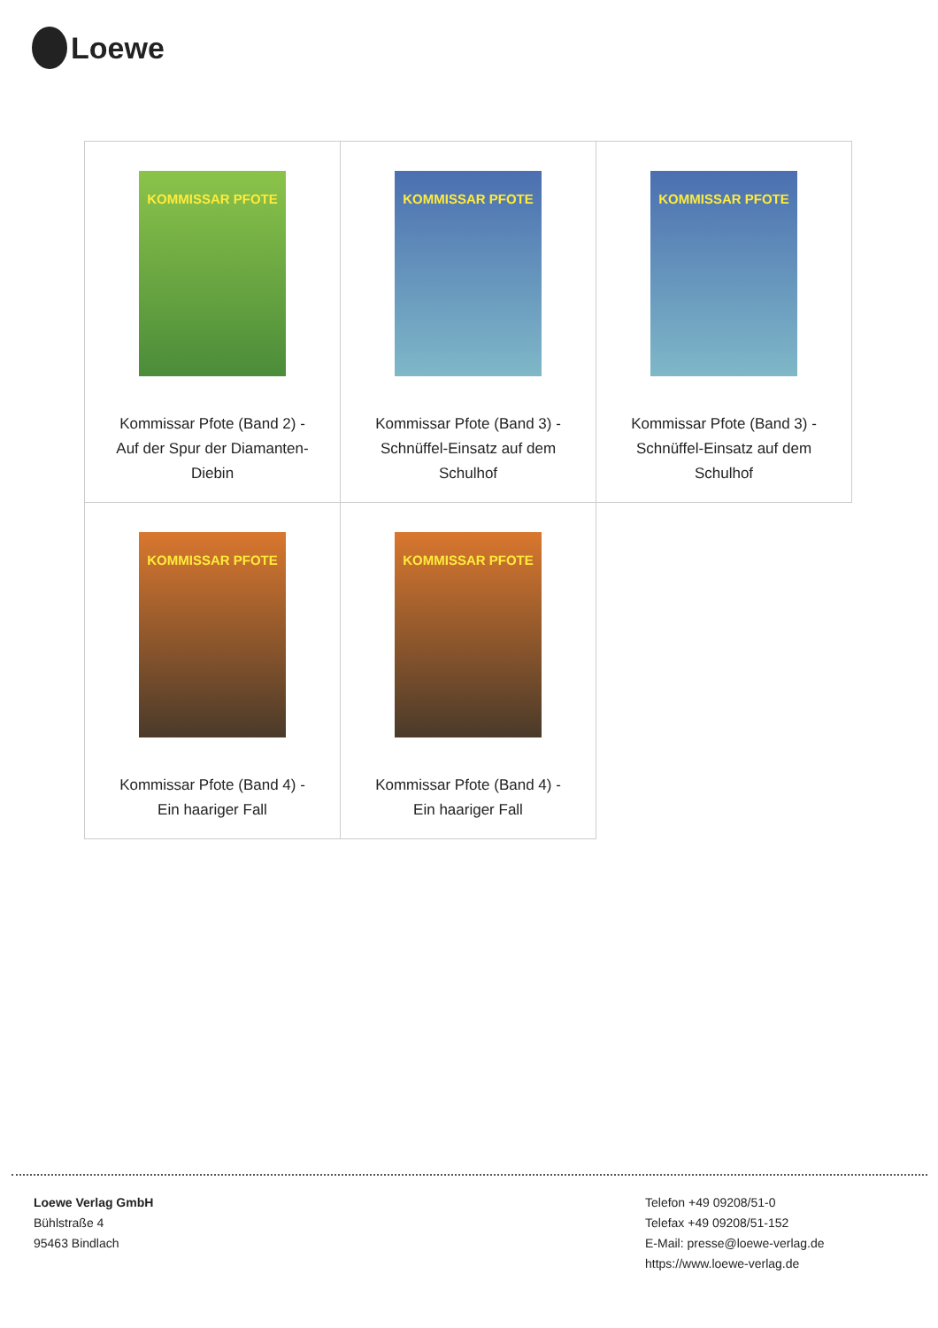Loewe
| KOMMISSAR PFOTE Kommissar Pfote (Band 2) - Auf der Spur der Diamanten- Diebin | KOMMISSAR PFOTE Kommissar Pfote (Band 3) - Schnüffel-Einsatz auf dem Schulhof | KOMMISSAR PFOTE Kommissar Pfote (Band 3) - Schnüffel-Einsatz auf dem Schulhof |
| KOMMISSAR PFOTE Kommissar Pfote (Band 4) - Ein haariger Fall | KOMMISSAR PFOTE Kommissar Pfote (Band 4) - Ein haariger Fall | |
Loewe Verlag GmbH
Bühlstraße 4
95463 Bindlach
Telefon +49 09208/51-0
Telefax +49 09208/51-152
E-Mail: presse@loewe-verlag.de
https://www.loewe-verlag.de